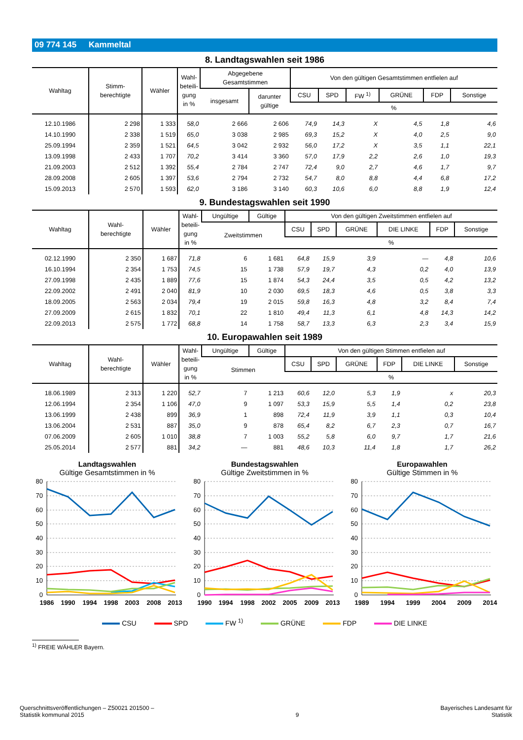09 774 145 Kammeltal
8. Landtagswahlen seit 1986
| Wahltag | Stimm- berechtigte | Wähler | Wahl- beteili- gung in % | Abgegebene Gesamtstimmen | | Von den gültigen Gesamtstimmen entfielen auf | | | | | |
| --- | --- | --- | --- | --- | --- | --- | --- | --- | --- | --- | --- |
| | | | | insgesamt | darunter gültige | CSU | SPD | FW <sup>1)</sup> | GRÜNE | FDP | Sonstige |
| | | | | | | % | | | | | |
| 12.10.1986 | 2 298 | 1 333 | 58,0 | 2 666 | 2 606 | 74,9 | 14,3 | X | 4,5 | 1,8 | 4,6 |
| 14.10.1990 | 2 338 | 1 519 | 65,0 | 3 038 | 2 985 | 69,3 | 15,2 | X | 4,0 | 2,5 | 9,0 |
| 25.09.1994 | 2 359 | 1 521 | 64,5 | 3 042 | 2 932 | 56,0 | 17,2 | X | 3,5 | 1,1 | 22,1 |
| 13.09.1998 | 2 433 | 1 707 | 70,2 | 3 414 | 3 360 | 57,0 | 17,9 | 2,2 | 2,6 | 1,0 | 19,3 |
| 21.09.2003 | 2 512 | 1 392 | 55,4 | 2 784 | 2 747 | 72,4 | 9,0 | 2,7 | 4,6 | 1,7 | 9,7 |
| 28.09.2008 | 2 605 | 1 397 | 53,6 | 2 794 | 2 732 | 54,7 | 8,0 | 8,8 | 4,4 | 6,8 | 17,2 |
| 15.09.2013 | 2 570 | 1 593 | 62,0 | 3 186 | 3 140 | 60,3 | 10,6 | 6,0 | 8,8 | 1,9 | 12,4 |
9. Bundestagswahlen seit 1990
| Wahltag | Wahl- berechtigte | Wähler | Wahl- beteili- gung in % | Ungültige | Gültige | Von den gültigen Zweitstimmen entfielen auf | | | | | |
| --- | --- | --- | --- | --- | --- | --- | --- | --- | --- | --- | --- |
| | | | | Zweitstimmen | | CSU | SPD | GRÜNE | DIE LINKE | FDP | Sonstige |
| | | | | | | % | | | | | |
| 02.12.1990 | 2 350 | 1 687 | 71,8 | 6 | 1 681 | 64,8 | 15,9 | 3,9 | — | 4,8 | 10,6 |
| 16.10.1994 | 2 354 | 1 753 | 74,5 | 15 | 1 738 | 57,9 | 19,7 | 4,3 | 0,2 | 4,0 | 13,9 |
| 27.09.1998 | 2 435 | 1 889 | 77,6 | 15 | 1 874 | 54,3 | 24,4 | 3,5 | 0,5 | 4,2 | 13,2 |
| 22.09.2002 | 2 491 | 2 040 | 81,9 | 10 | 2 030 | 69,5 | 18,3 | 4,6 | 0,5 | 3,8 | 3,3 |
| 18.09.2005 | 2 563 | 2 034 | 79,4 | 19 | 2 015 | 59,8 | 16,3 | 4,8 | 3,2 | 8,4 | 7,4 |
| 27.09.2009 | 2 615 | 1 832 | 70,1 | 22 | 1 810 | 49,4 | 11,3 | 6,1 | 4,8 | 14,3 | 14,2 |
| 22.09.2013 | 2 575 | 1 772 | 68,8 | 14 | 1 758 | 58,7 | 13,3 | 6,3 | 2,3 | 3,4 | 15,9 |
10. Europawahlen seit 1989
| Wahltag | Wahl- berechtigte | Wähler | Wahl- beteili- gung in % | Ungültige | Gültige | Von den gültigen Stimmen entfielen auf | | | | | |
| --- | --- | --- | --- | --- | --- | --- | --- | --- | --- | --- | --- |
| | | | | Stimmen | | CSU | SPD | GRÜNE | FDP | DIE LINKE | Sonstige |
| | | | | | | % | | | | | |
| 18.06.1989 | 2 313 | 1 220 | 52,7 | 7 | 1 213 | 60,6 | 12,0 | 5,3 | 1,9 | x | 20,3 |
| 12.06.1994 | 2 354 | 1 106 | 47,0 | 9 | 1 097 | 53,3 | 15,9 | 5,5 | 1,4 | 0,2 | 23,8 |
| 13.06.1999 | 2 438 | 899 | 36,9 | 1 | 898 | 72,4 | 11,9 | 3,9 | 1,1 | 0,3 | 10,4 |
| 13.06.2004 | 2 531 | 887 | 35,0 | 9 | 878 | 65,4 | 8,2 | 6,7 | 2,3 | 0,7 | 16,7 |
| 07.06.2009 | 2 605 | 1 010 | 38,8 | 7 | 1 003 | 55,2 | 5,8 | 6,0 | 9,7 | 1,7 | 21,6 |
| 25.05.2014 | 2 577 | 881 | 34,2 | — | 881 | 48,6 | 10,3 | 11,4 | 1,8 | 1,7 | 26,2 |
Landtagswahlen
Gültige Gesamtstimmen in %
80
70
60
50
40
30
20
10
0
1986
1990
1994
1998
2003
2008
2013
Bundestagswahlen
Gültige Zweitstimmen in %
80
70
60
50
40
30
20
10
0
1990
1994
1998
2002
2005
2009
2013
Europawahlen
Gültige Stimmen in %
80
70
60
50
40
30
20
10
0
1989
1994
1999
2004
2009
2014
CSU SPD FW <sup>1)</sup> GRÜNE FDP DIE LINKE
<sup>1)</sup> FREIE WÄHLER Bayern.
Querschnittsveröffentlichungen – Z50021 201500 –
Statistik kommunal 2015
9
Bayerisches Landesamt für
Statistik